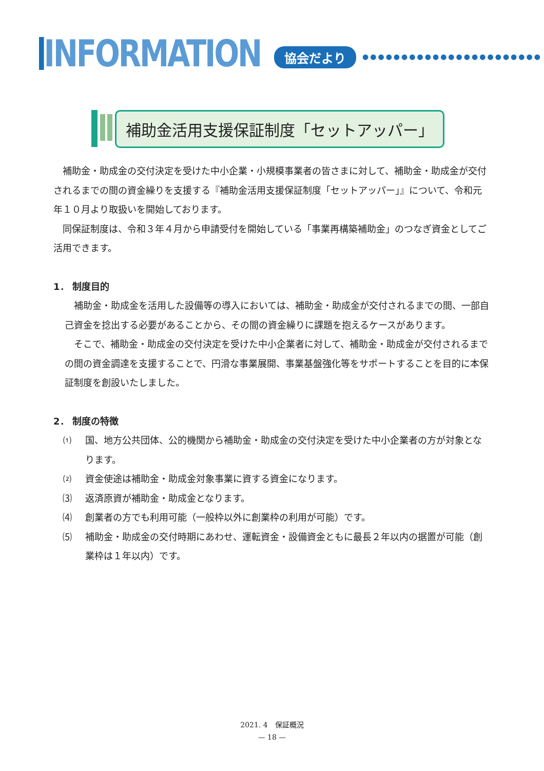INFORMATION
協会だより ●●●●●●●●●●●●●●●●●●●●●●●
補助金活用支援保証制度「セットアッパー」
補助金・助成金の交付決定を受けた中小企業・小規模事業者の皆さまに対して、補助金・助成金が交付されるまでの間の資金繰りを支援する『補助金活用支援保証制度「セットアッパー」』について、令和元年１０月より取扱いを開始しております。
同保証制度は、令和３年４月から申請受付を開始している「事業再構築補助金」のつなぎ資金としてご活用できます。
1． 制度目的
補助金・助成金を活用した設備等の導入においては、補助金・助成金が交付されるまでの間、一部自己資金を捻出する必要があることから、その間の資金繰りに課題を抱えるケースがあります。
そこで、補助金・助成金の交付決定を受けた中小企業者に対して、補助金・助成金が交付されるまでの間の資金調達を支援することで、円滑な事業展開、事業基盤強化等をサポートすることを目的に本保証制度を創設いたしました。
2． 制度の特徴
⑴ 国、地方公共団体、公的機関から補助金・助成金の交付決定を受けた中小企業者の方が対象となります。
⑵ 資金使途は補助金・助成金対象事業に資する資金になります。
⑶ 返済原資が補助金・助成金となります。
⑷ 創業者の方でも利用可能（一般枠以外に創業枠の利用が可能）です。
⑸ 補助金・助成金の交付時期にあわせ、運転資金・設備資金ともに最長２年以内の据置が可能（創業枠は１年以内）です。
2021. 4　保証概況
— 18 —